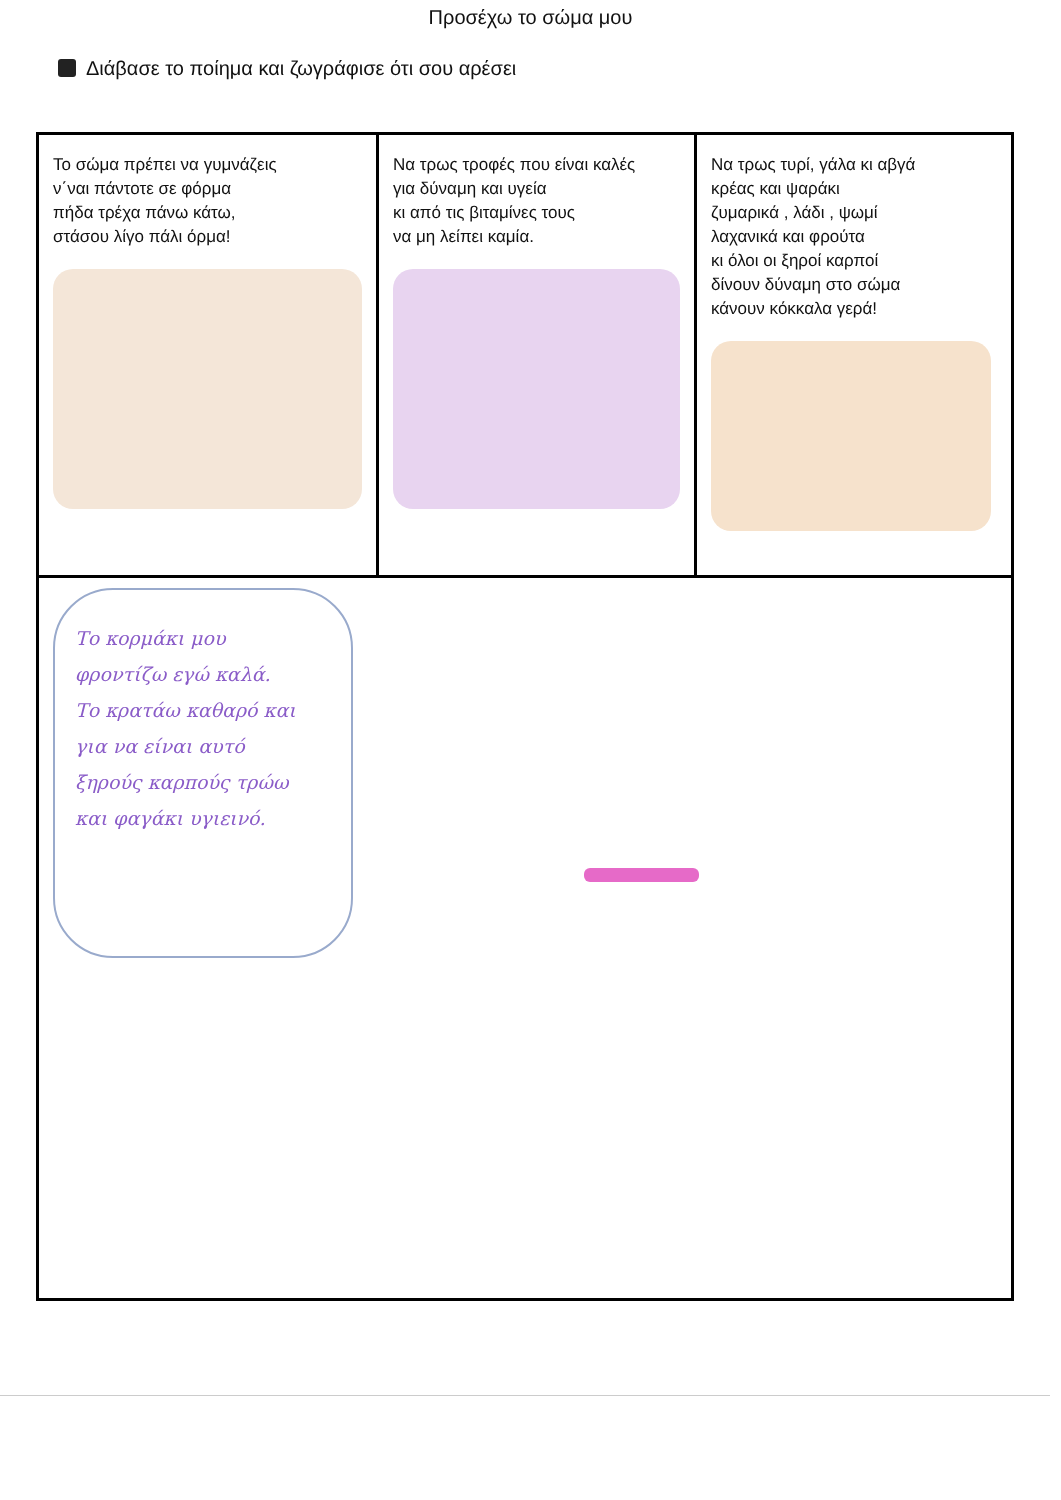Προσέχω το σώμα μου
Διάβασε το ποίημα και ζωγράφισε ότι σου αρέσει
Το σώμα πρέπει να γυμνάζεις
ν΄ναι πάντοτε σε φόρμα
πήδα τρέχα πάνω κάτω,
στάσου λίγο πάλι όρμα!
Να τρως τροφές που είναι καλές
για δύναμη και υγεία
κι από τις βιταμίνες τους
να μη λείπει καμία.
Να τρως τυρί, γάλα κι αβγά
κρέας και ψαράκι
ζυμαρικά , λάδι , ψωμί
λαχανικά και φρούτα
κι όλοι οι ξηροί καρποί
δίνουν δύναμη στο σώμα
κάνουν κόκκαλα γερά!
Το κορμάκι μου
φροντίζω εγώ καλά.
Το κρατάω καθαρό και
για να είναι αυτό
ξηρούς καρπούς τρώω
και φαγάκι υγιεινό.